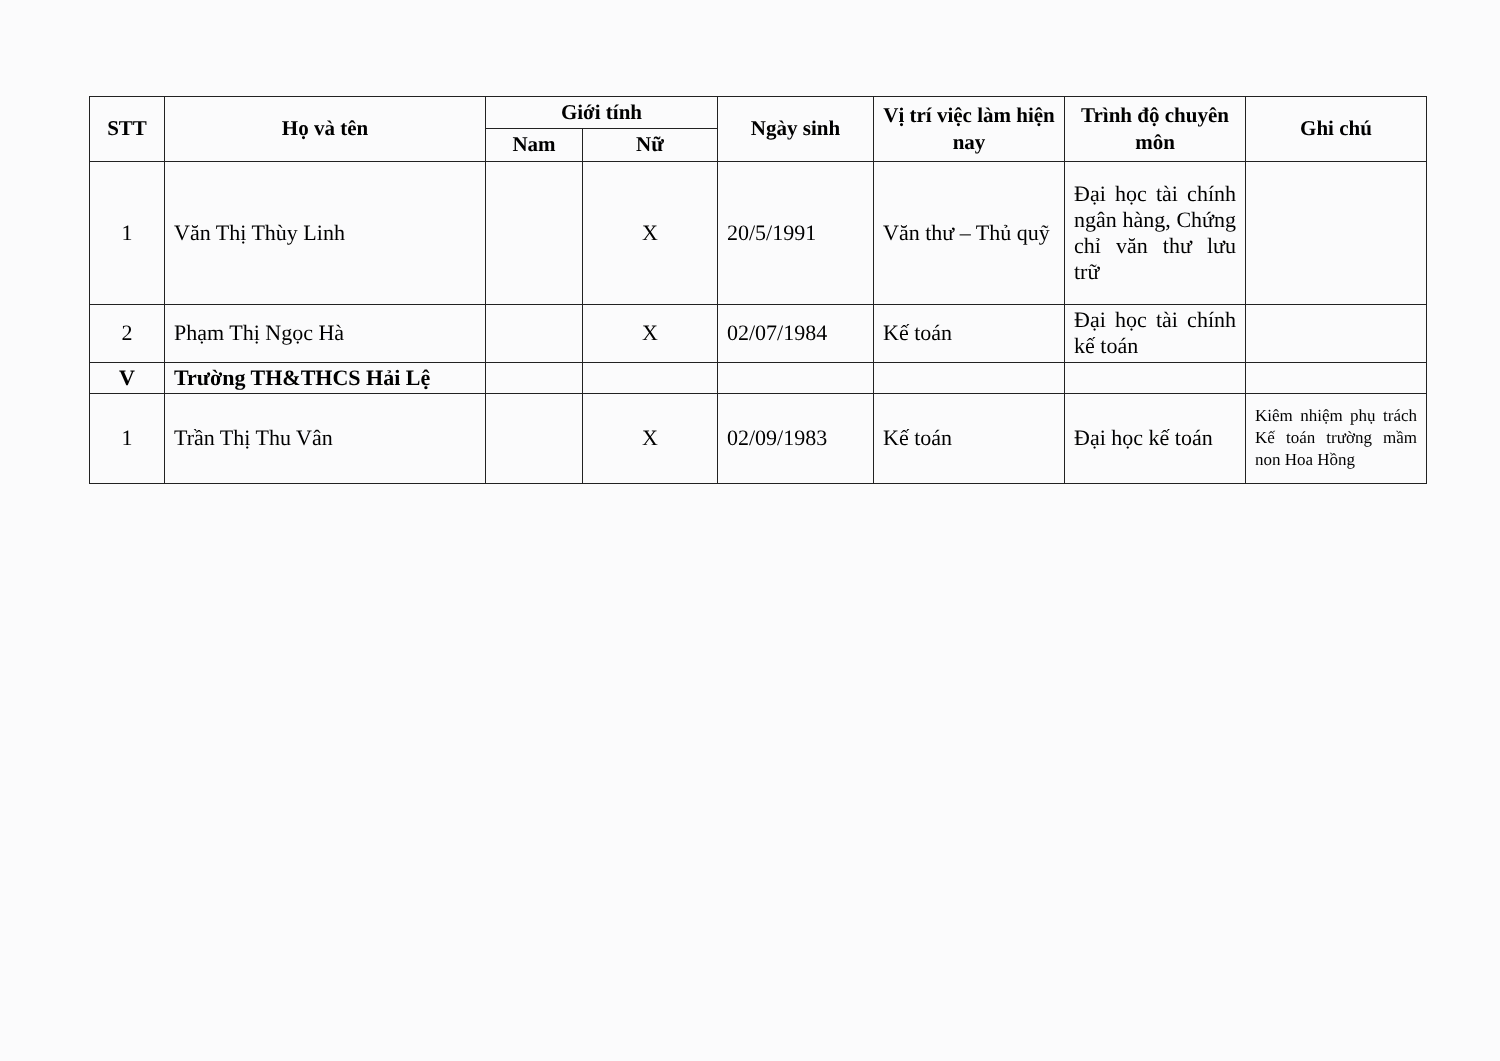| STT | Họ và tên | Giới tính | | Ngày sinh | Vị trí việc làm hiện nay | Trình độ chuyên môn | Ghi chú |
| --- | --- | --- | --- | --- | --- | --- | --- |
| | | Nam | Nữ | | | | |
| 1 | Văn Thị Thùy Linh | | X | 20/5/1991 | Văn thư – Thủ quỹ | Đại học tài chính ngân hàng, Chứng chỉ văn thư lưu trữ | |
| 2 | Phạm Thị Ngọc Hà | | X | 02/07/1984 | Kế toán | Đại học tài chính kế toán | |
| V | Trường TH&THCS Hải Lệ | | | | | | |
| 1 | Trần Thị Thu Vân | | X | 02/09/1983 | Kế toán | Đại học kế toán | Kiêm nhiệm phụ trách Kế toán trường mầm non Hoa Hồng |